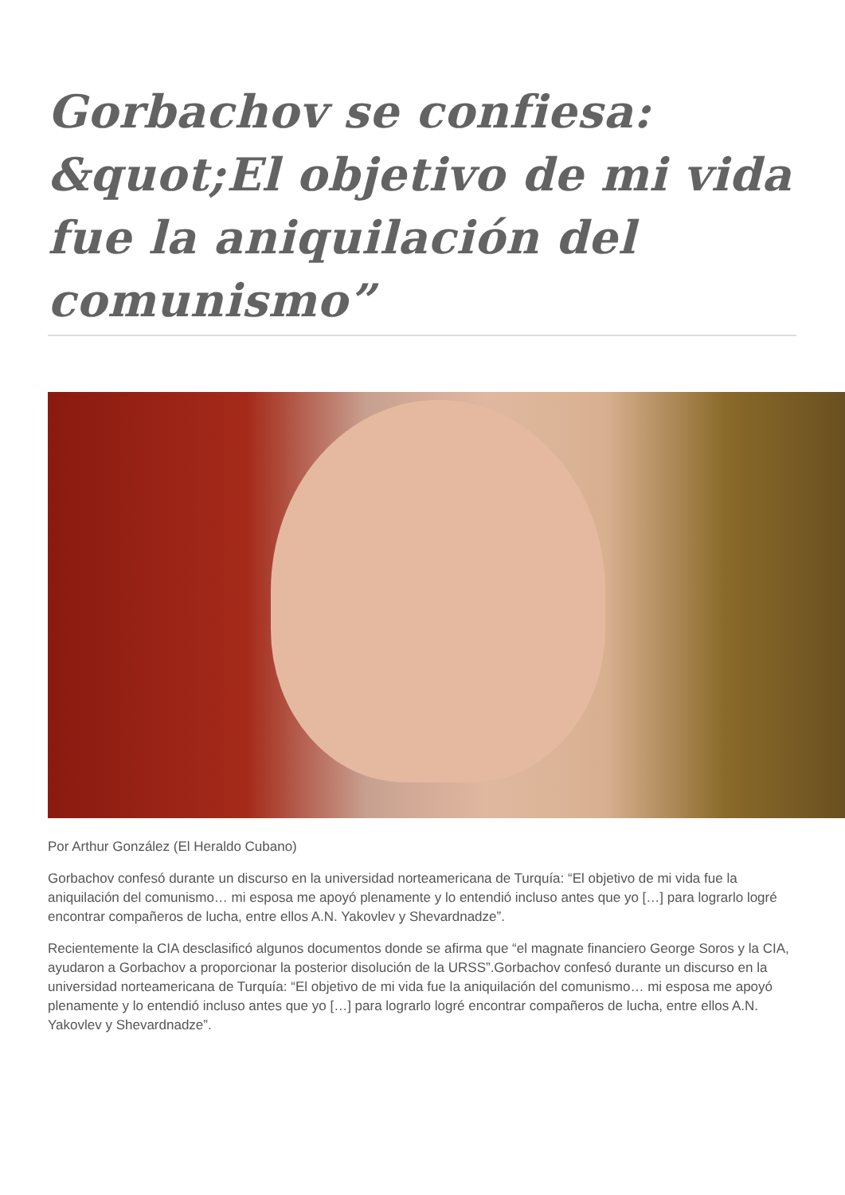Gorbachov se confiesa: &quot;El objetivo de mi vida fue la aniquilación del comunismo”
Por Arthur González (El Heraldo Cubano)
Gorbachov confesó durante un discurso en la universidad norteamericana de Turquía: “El objetivo de mi vida fue la aniquilación del comunismo… mi esposa me apoyó plenamente y lo entendió incluso antes que yo […] para lograrlo logré encontrar compañeros de lucha, entre ellos A.N. Yakovlev y Shevardnadze”.
Recientemente la CIA desclasificó algunos documentos donde se afirma que “el magnate financiero George Soros y la CIA, ayudaron a Gorbachov a proporcionar la posterior disolución de la URSS”.Gorbachov confesó durante un discurso en la universidad norteamericana de Turquía: “El objetivo de mi vida fue la aniquilación del comunismo… mi esposa me apoyó plenamente y lo entendió incluso antes que yo […] para lograrlo logré encontrar compañeros de lucha, entre ellos A.N. Yakovlev y Shevardnadze”.